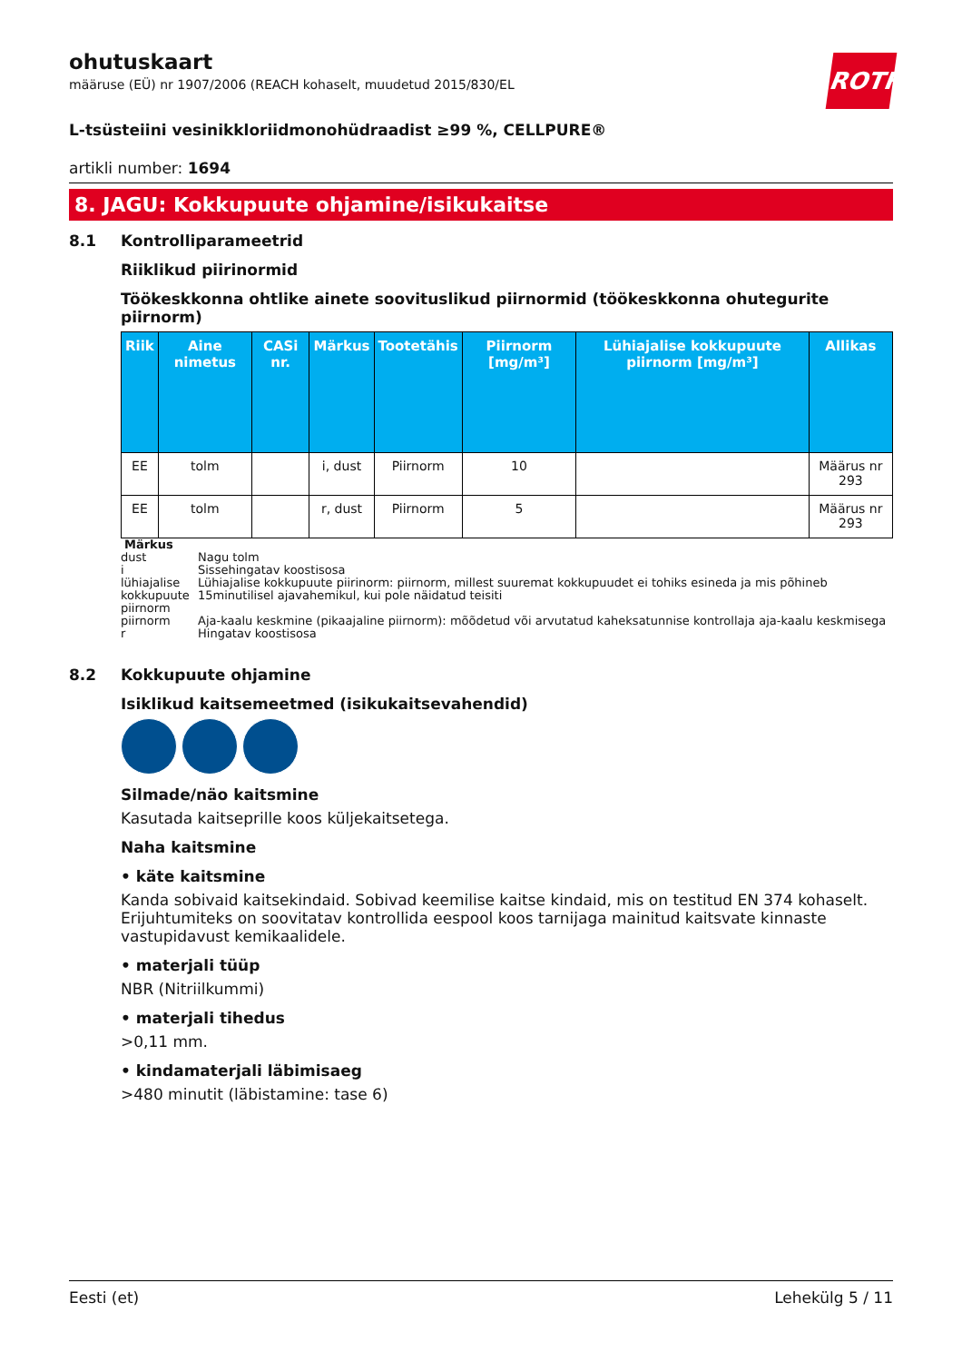ROTH
ohutuskaart
määruse (EÜ) nr 1907/2006 (REACH kohaselt, muudetud 2015/830/EL
L-tsüsteiini vesinikkloriidmonohüdraadist ≥99 %, CELLPURE®
artikli number: 1694
8. JAGU: Kokkupuute ohjamine/isikukaitse
8.1 Kontrolliparameetrid
Riiklikud piirinormid
Töökeskkonna ohtlike ainete soovituslikud piirnormid (töökeskkonna ohutegurite piirnorm)
| Riik | Aine nimetus | CASi nr. | Märkus | Tootetähis | Piirnorm [mg/m³] | Lühiajalise kokkupuute piirnorm [mg/m³] | Allikas |
| --- | --- | --- | --- | --- | --- | --- | --- |
| EE | tolm | | i, dust | Piirnorm | 10 | | Määrus nr 293 |
| EE | tolm | | r, dust | Piirnorm | 5 | | Määrus nr 293 |
Märkus
dust Nagu tolm
i Sissehingatav koostisosa
lühiajalise kokkupuute piirnorm Lühiajalise kokkupuute piirinorm: piirnorm, millest suuremat kokkupuudet ei tohiks esineda ja mis põhineb 15minutilisel ajavahemikul, kui pole näidatud teisiti
piirnorm Aja-kaalu keskmine (pikaajaline piirnorm): mõõdetud või arvutatud kaheksatunnise kontrollaja aja-kaalu keskmisega
r Hingatav koostisosa
8.2 Kokkupuute ohjamine
Isiklikud kaitsemeetmed (isikukaitsevahendid)
Silmade/näo kaitsmine
Kasutada kaitseprille koos küljekaitsetega.
Naha kaitsmine
• käte kaitsmine
Kanda sobivaid kaitsekindaid. Sobivad keemilise kaitse kindaid, mis on testitud EN 374 kohaselt. Erijuhtumiteks on soovitatav kontrollida eespool koos tarnijaga mainitud kaitsvate kinnaste vastupidavust kemikaalidele.
• materjali tüüp
NBR (Nitriilkummi)
• materjali tihedus
>0,11 mm.
• kindamaterjali läbimisaeg
>480 minutit (läbistamine: tase 6)
Eesti (et) Lehekülg 5 / 11